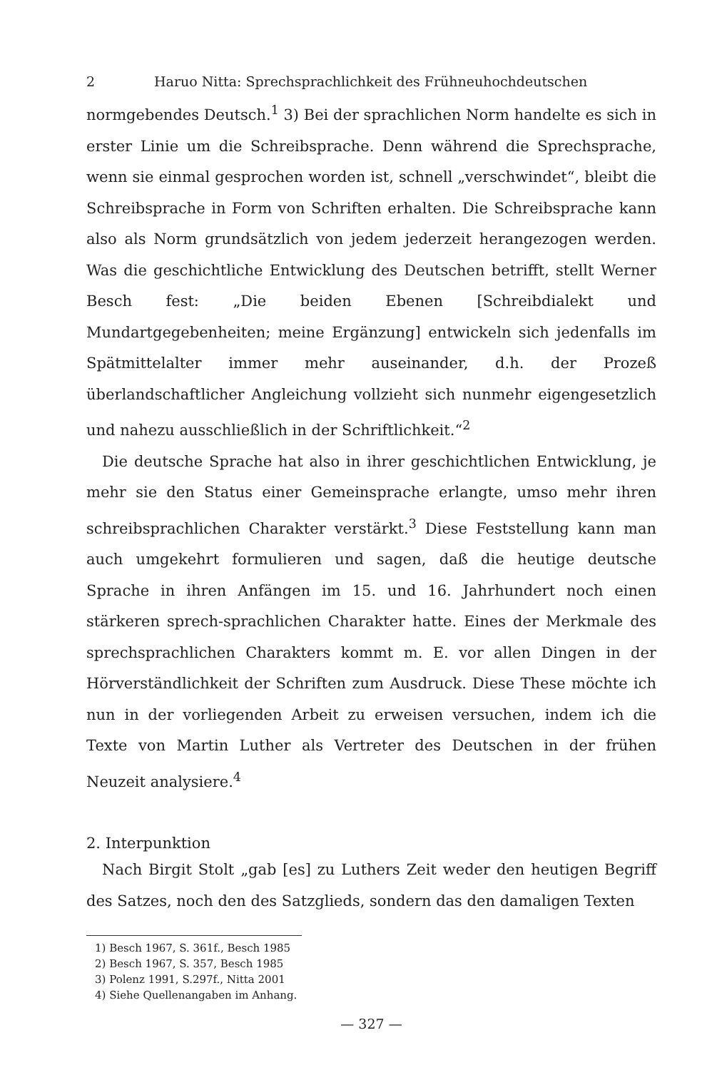2 Haruo Nitta: Sprechsprachlichkeit des Frühneuhochdeutschen
normgebendes Deutsch.<sup>1</sup> 3) Bei der sprachlichen Norm handelte es sich in erster Linie um die Schreibsprache. Denn während die Sprechsprache, wenn sie einmal gesprochen worden ist, schnell „verschwindet“, bleibt die Schreibsprache in Form von Schriften erhalten. Die Schreibsprache kann also als Norm grundsätzlich von jedem jederzeit herangezogen werden. Was die geschichtliche Entwicklung des Deutschen betrifft, stellt Werner Besch fest: „Die beiden Ebenen [Schreibdialekt und Mundartgegebenheiten; meine Ergänzung] entwickeln sich jedenfalls im Spätmittelalter immer mehr auseinander, d.h. der Prozeß überlandschaftlicher Angleichung vollzieht sich nunmehr eigengesetzlich und nahezu ausschließlich in der Schriftlichkeit.“<sup>2</sup>
Die deutsche Sprache hat also in ihrer geschichtlichen Entwicklung, je mehr sie den Status einer Gemeinsprache erlangte, umso mehr ihren schreibsprachlichen Charakter verstärkt.<sup>3</sup> Diese Feststellung kann man auch umgekehrt formulieren und sagen, daß die heutige deutsche Sprache in ihren Anfängen im 15. und 16. Jahrhundert noch einen stärkeren sprech-sprachlichen Charakter hatte. Eines der Merkmale des sprechsprachlichen Charakters kommt m. E. vor allen Dingen in der Hörverständlichkeit der Schriften zum Ausdruck. Diese These möchte ich nun in der vorliegenden Arbeit zu erweisen versuchen, indem ich die Texte von Martin Luther als Vertreter des Deutschen in der frühen Neuzeit analysiere.<sup>4</sup>
2. Interpunktion
Nach Birgit Stolt „gab [es] zu Luthers Zeit weder den heutigen Begriff des Satzes, noch den des Satzglieds, sondern das den damaligen Texten
1) Besch 1967, S. 361f., Besch 1985
2) Besch 1967, S. 357, Besch 1985
3) Polenz 1991, S.297f., Nitta 2001
4) Siehe Quellenangaben im Anhang.
— 327 —